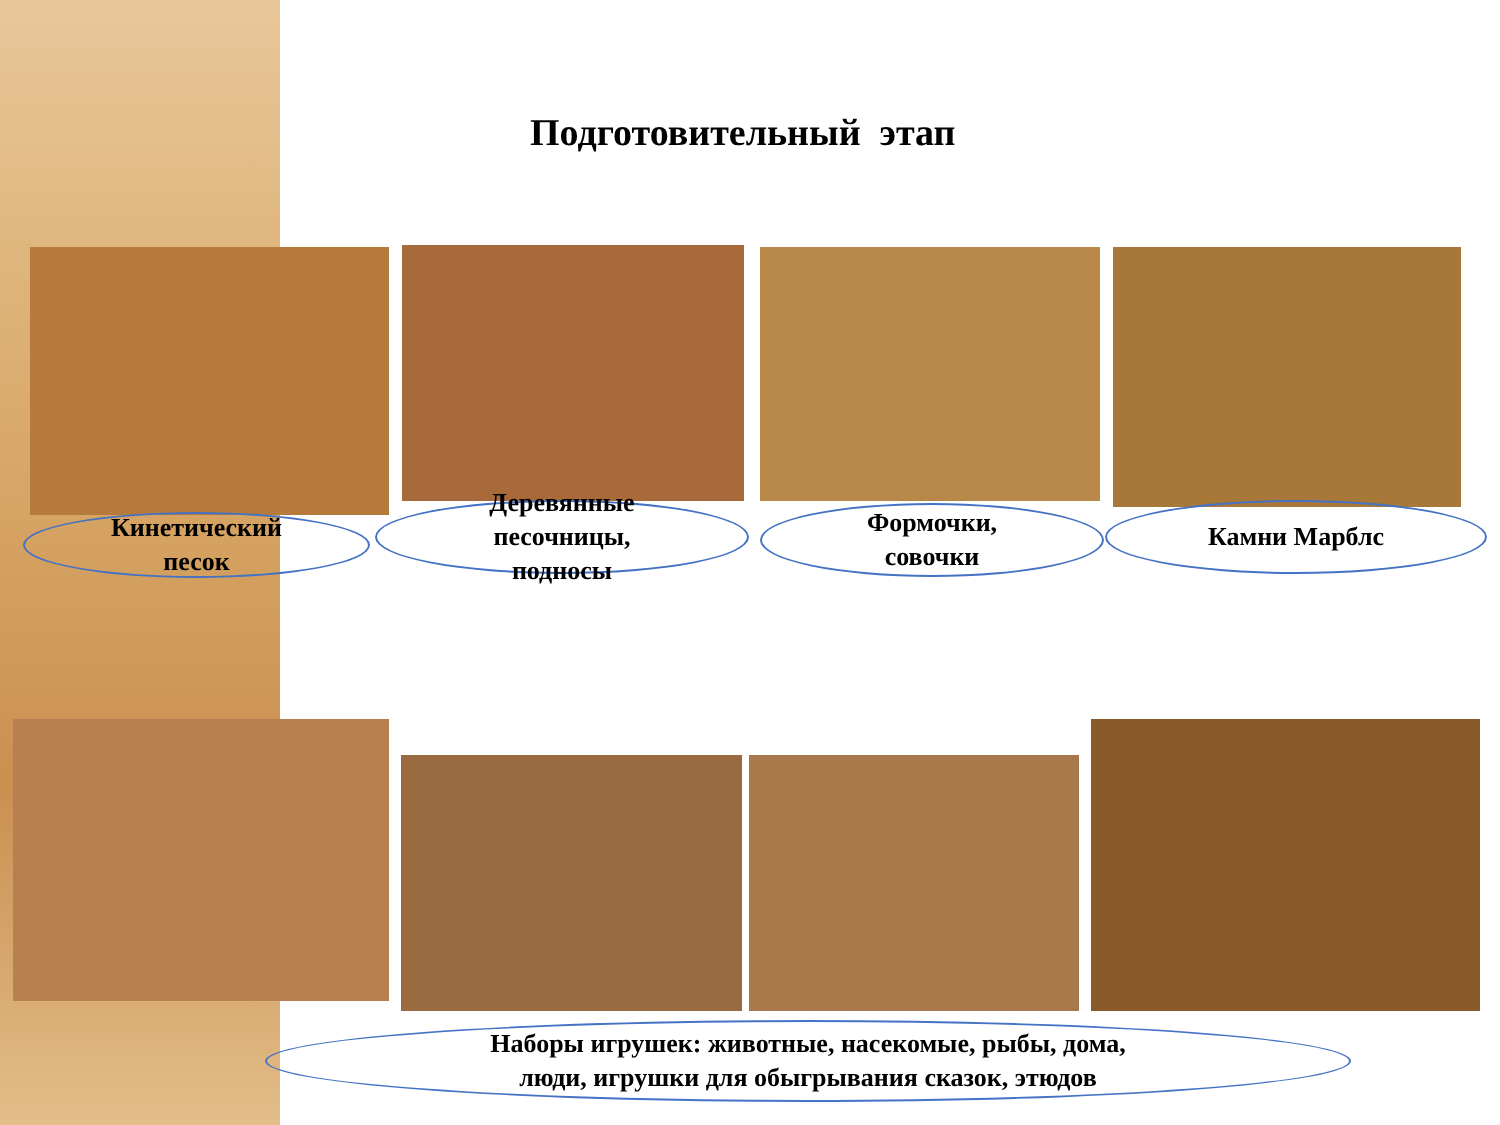Подготовительный этап
Кинетический
песок
Деревянные
песочницы,
подносы
Формочки,
совочки
Камни Марблс
Наборы игрушек: животные, насекомые, рыбы, дома,
люди, игрушки для обыгрывания сказок, этюдов